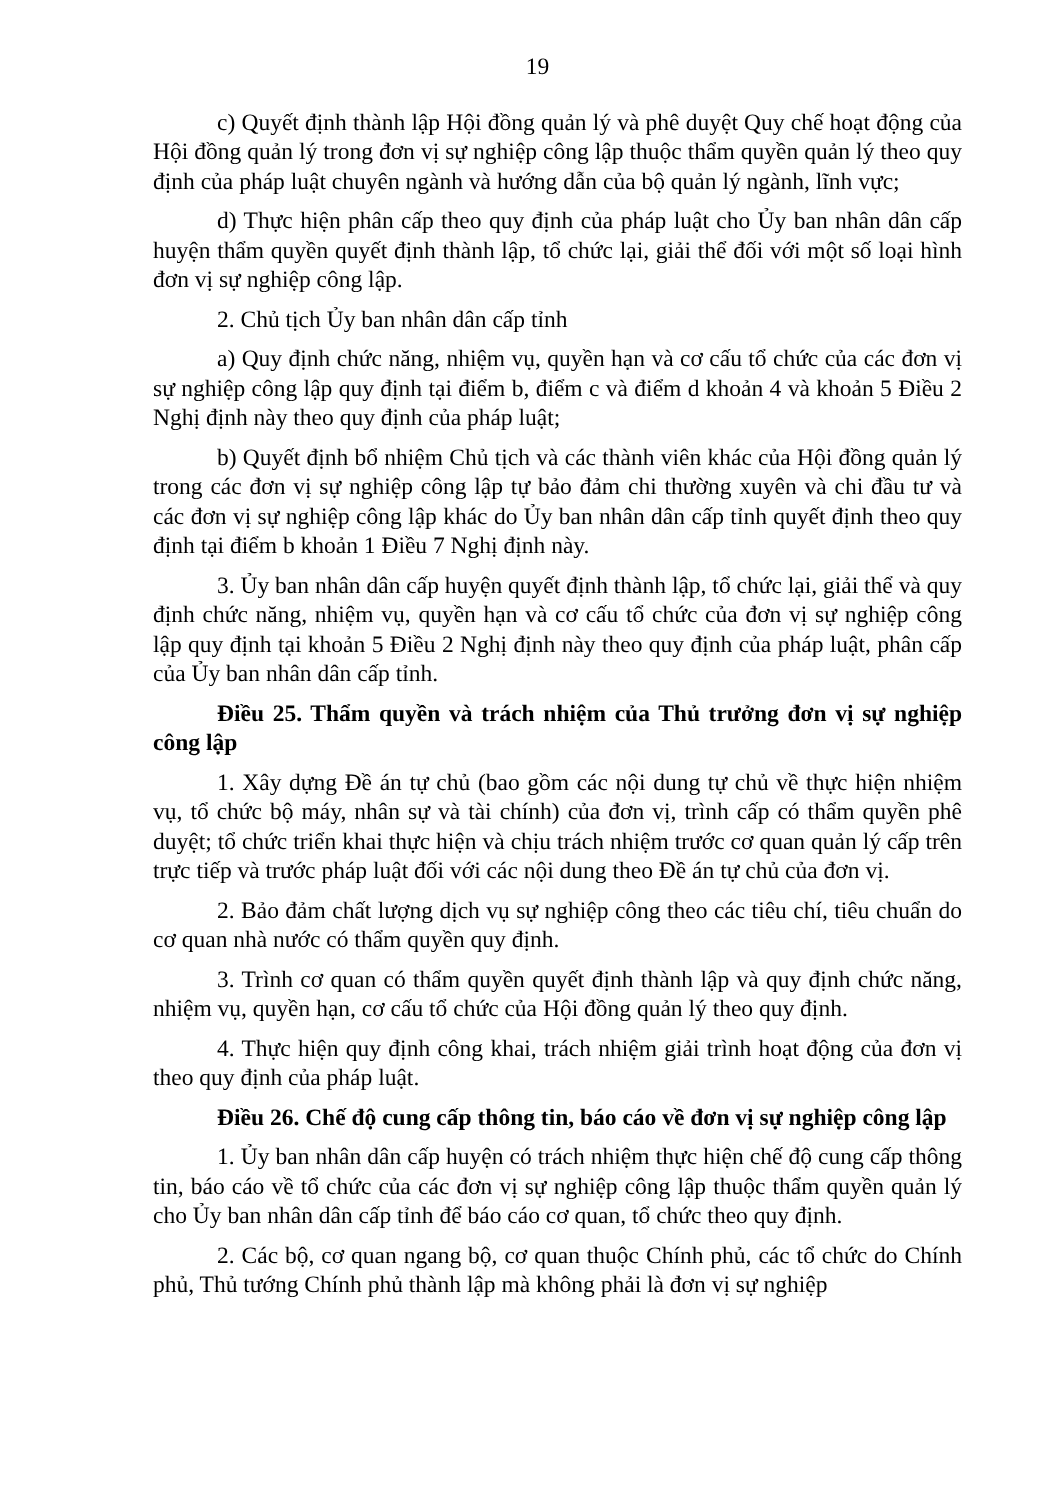19
c) Quyết định thành lập Hội đồng quản lý và phê duyệt Quy chế hoạt động của Hội đồng quản lý trong đơn vị sự nghiệp công lập thuộc thẩm quyền quản lý theo quy định của pháp luật chuyên ngành và hướng dẫn của bộ quản lý ngành, lĩnh vực;
d) Thực hiện phân cấp theo quy định của pháp luật cho Ủy ban nhân dân cấp huyện thẩm quyền quyết định thành lập, tổ chức lại, giải thể đối với một số loại hình đơn vị sự nghiệp công lập.
2. Chủ tịch Ủy ban nhân dân cấp tỉnh
a) Quy định chức năng, nhiệm vụ, quyền hạn và cơ cấu tổ chức của các đơn vị sự nghiệp công lập quy định tại điểm b, điểm c và điểm d khoản 4 và khoản 5 Điều 2 Nghị định này theo quy định của pháp luật;
b) Quyết định bổ nhiệm Chủ tịch và các thành viên khác của Hội đồng quản lý trong các đơn vị sự nghiệp công lập tự bảo đảm chi thường xuyên và chi đầu tư và các đơn vị sự nghiệp công lập khác do Ủy ban nhân dân cấp tỉnh quyết định theo quy định tại điểm b khoản 1 Điều 7 Nghị định này.
3. Ủy ban nhân dân cấp huyện quyết định thành lập, tổ chức lại, giải thể và quy định chức năng, nhiệm vụ, quyền hạn và cơ cấu tổ chức của đơn vị sự nghiệp công lập quy định tại khoản 5 Điều 2 Nghị định này theo quy định của pháp luật, phân cấp của Ủy ban nhân dân cấp tỉnh.
Điều 25. Thẩm quyền và trách nhiệm của Thủ trưởng đơn vị sự nghiệp công lập
1. Xây dựng Đề án tự chủ (bao gồm các nội dung tự chủ về thực hiện nhiệm vụ, tổ chức bộ máy, nhân sự và tài chính) của đơn vị, trình cấp có thẩm quyền phê duyệt; tổ chức triển khai thực hiện và chịu trách nhiệm trước cơ quan quản lý cấp trên trực tiếp và trước pháp luật đối với các nội dung theo Đề án tự chủ của đơn vị.
2. Bảo đảm chất lượng dịch vụ sự nghiệp công theo các tiêu chí, tiêu chuẩn do cơ quan nhà nước có thẩm quyền quy định.
3. Trình cơ quan có thẩm quyền quyết định thành lập và quy định chức năng, nhiệm vụ, quyền hạn, cơ cấu tổ chức của Hội đồng quản lý theo quy định.
4. Thực hiện quy định công khai, trách nhiệm giải trình hoạt động của đơn vị theo quy định của pháp luật.
Điều 26. Chế độ cung cấp thông tin, báo cáo về đơn vị sự nghiệp công lập
1. Ủy ban nhân dân cấp huyện có trách nhiệm thực hiện chế độ cung cấp thông tin, báo cáo về tổ chức của các đơn vị sự nghiệp công lập thuộc thẩm quyền quản lý cho Ủy ban nhân dân cấp tỉnh để báo cáo cơ quan, tổ chức theo quy định.
2. Các bộ, cơ quan ngang bộ, cơ quan thuộc Chính phủ, các tổ chức do Chính phủ, Thủ tướng Chính phủ thành lập mà không phải là đơn vị sự nghiệp